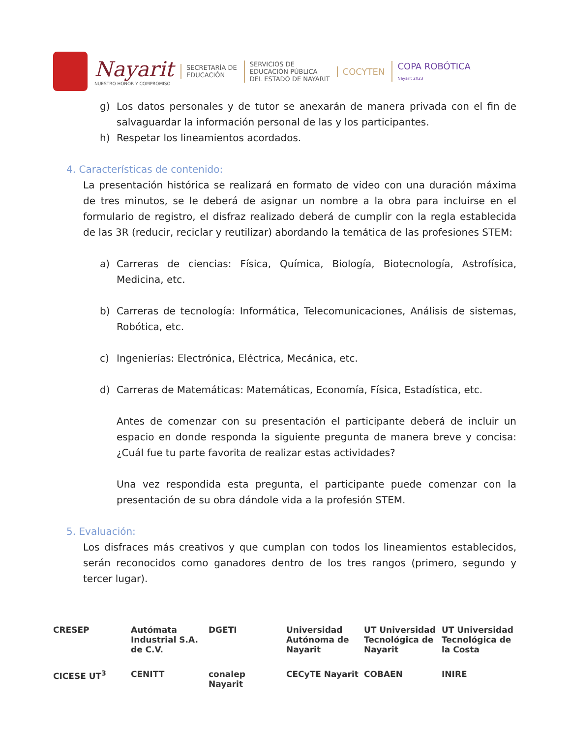Nayarit
NUESTRO HONOR Y COMPROMISO
SECRETARÍA DE
EDUCACIÓN
SERVICIOS DE
EDUCACIÓN PÚBLICA
DEL ESTADO DE NAYARIT
COCYTEN
COPA ROBÓTICA
Nayarit 2023
g) Los datos personales y de tutor se anexarán de manera privada con el fin de salvaguardar la información personal de las y los participantes.
h) Respetar los lineamientos acordados.
4. Características de contenido:
La presentación histórica se realizará en formato de video con una duración máxima de tres minutos, se le deberá de asignar un nombre a la obra para incluirse en el formulario de registro, el disfraz realizado deberá de cumplir con la regla establecida de las 3R (reducir, reciclar y reutilizar) abordando la temática de las profesiones STEM:
a) Carreras de ciencias: Física, Química, Biología, Biotecnología, Astrofísica, Medicina, etc.
b) Carreras de tecnología: Informática, Telecomunicaciones, Análisis de sistemas, Robótica, etc.
c) Ingenierías: Electrónica, Eléctrica, Mecánica, etc.
d) Carreras de Matemáticas: Matemáticas, Economía, Física, Estadística, etc.
Antes de comenzar con su presentación el participante deberá de incluir un espacio en donde responda la siguiente pregunta de manera breve y concisa: ¿Cuál fue tu parte favorita de realizar estas actividades?
Una vez respondida esta pregunta, el participante puede comenzar con la presentación de su obra dándole vida a la profesión STEM.
5. Evaluación:
Los disfraces más creativos y que cumplan con todos los lineamientos establecidos, serán reconocidos como ganadores dentro de los tres rangos (primero, segundo y tercer lugar).
CRESEP Autómata Industrial S.A. de C.V. DGETI Universidad Autónoma de Nayarit UT Universidad Tecnológica de Nayarit UT Universidad Tecnológica de la Costa CICESE UT<sup>3</sup> CENITT conalep Nayarit CECyTE Nayarit COBAEN INIRE